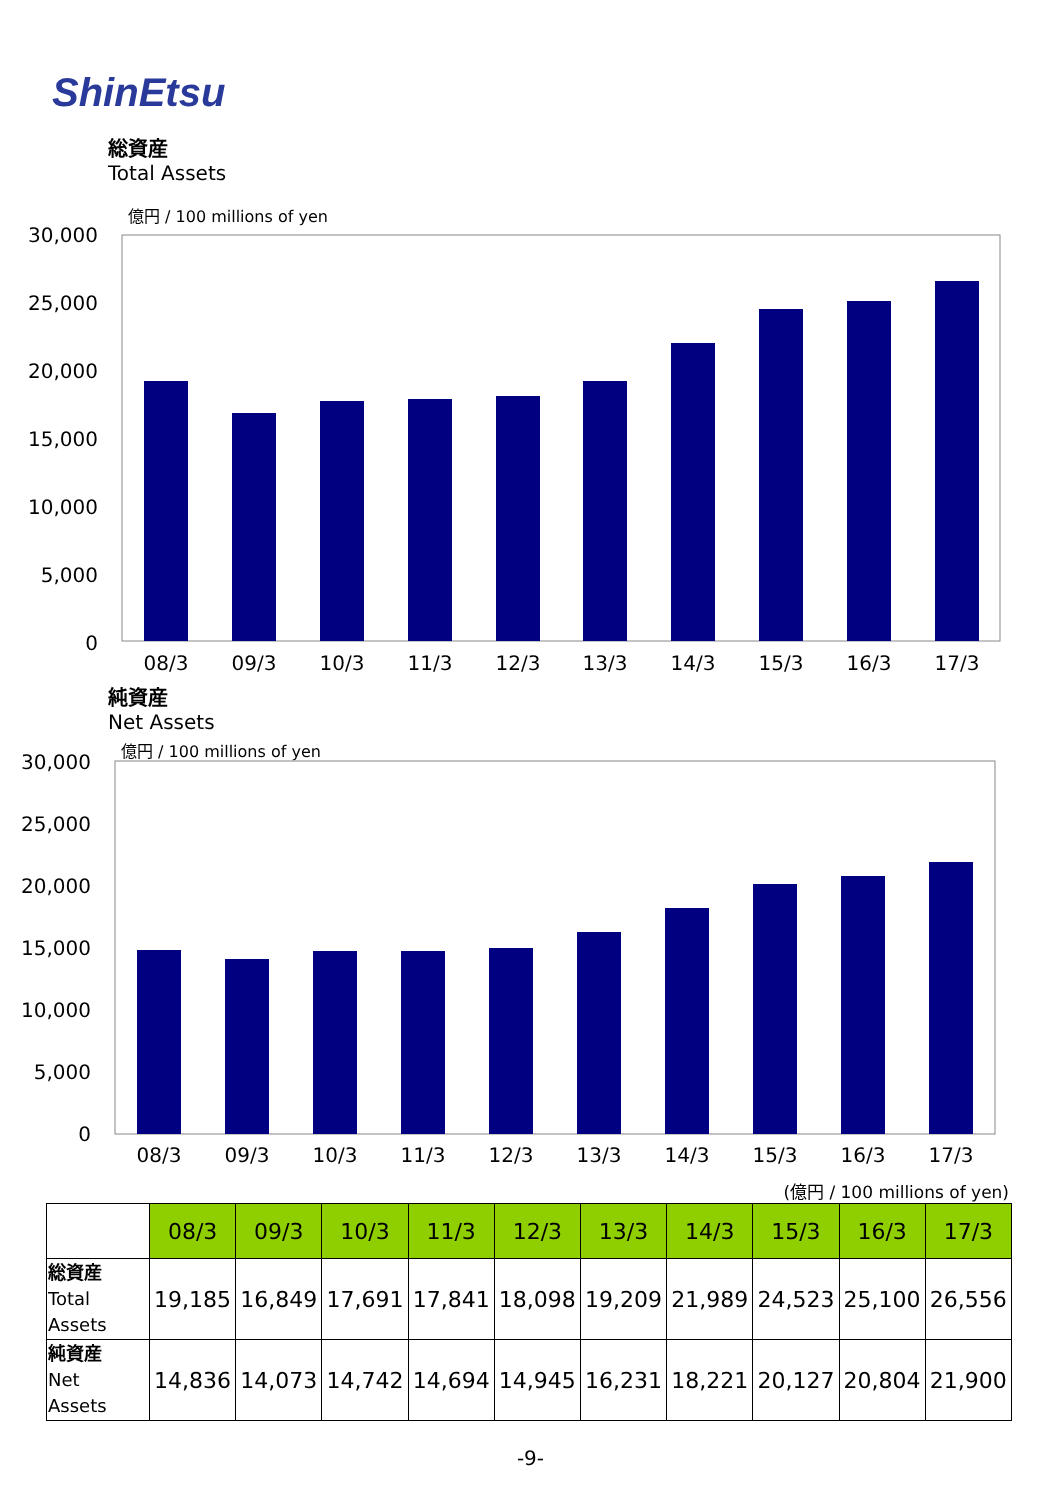ShinEtsu
総資産
Total Assets
億円 / 100 millions of yen
30,000
25,000
20,000
15,000
10,000
5,000
0
08/3
09/3
10/3
11/3
12/3
13/3
14/3
15/3
16/3
17/3
純資産
Net Assets
億円 / 100 millions of yen
30,000
25,000
20,000
15,000
10,000
5,000
0
08/3
09/3
10/3
11/3
12/3
13/3
14/3
15/3
16/3
17/3
(億円 / 100 millions of yen)
| | 08/3 | 09/3 | 10/3 | 11/3 | 12/3 | 13/3 | 14/3 | 15/3 | 16/3 | 17/3 |
| --- | --- | --- | --- | --- | --- | --- | --- | --- | --- | --- |
| 総資産 Total Assets | 19,185 | 16,849 | 17,691 | 17,841 | 18,098 | 19,209 | 21,989 | 24,523 | 25,100 | 26,556 |
| 純資産 Net Assets | 14,836 | 14,073 | 14,742 | 14,694 | 14,945 | 16,231 | 18,221 | 20,127 | 20,804 | 21,900 |
-9-